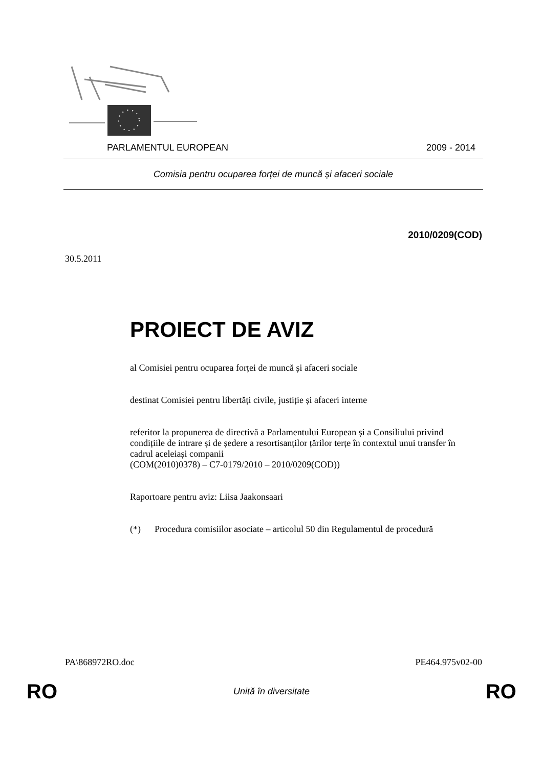PARLAMENTUL EUROPEAN 2009 - 2014
Comisia pentru ocuparea forței de muncă și afaceri sociale
2010/0209(COD)
30.5.2011
PROIECT DE AVIZ
al Comisiei pentru ocuparea forței de muncă și afaceri sociale
destinat Comisiei pentru libertăți civile, justiție și afaceri interne
referitor la propunerea de directivă a Parlamentului European și a Consiliului privind condițiile de intrare și de ședere a resortisanților țărilor terțe în contextul unui transfer în cadrul aceleiași companii
(COM(2010)0378) – C7-0179/2010 – 2010/0209(COD))
Raportoare pentru aviz: Liisa Jaakonsaari
(*) Procedura comisiilor asociate – articolul 50 din Regulamentul de procedură
PA\868972RO.doc PE464.975v02-00
RO Unită în diversitate RO